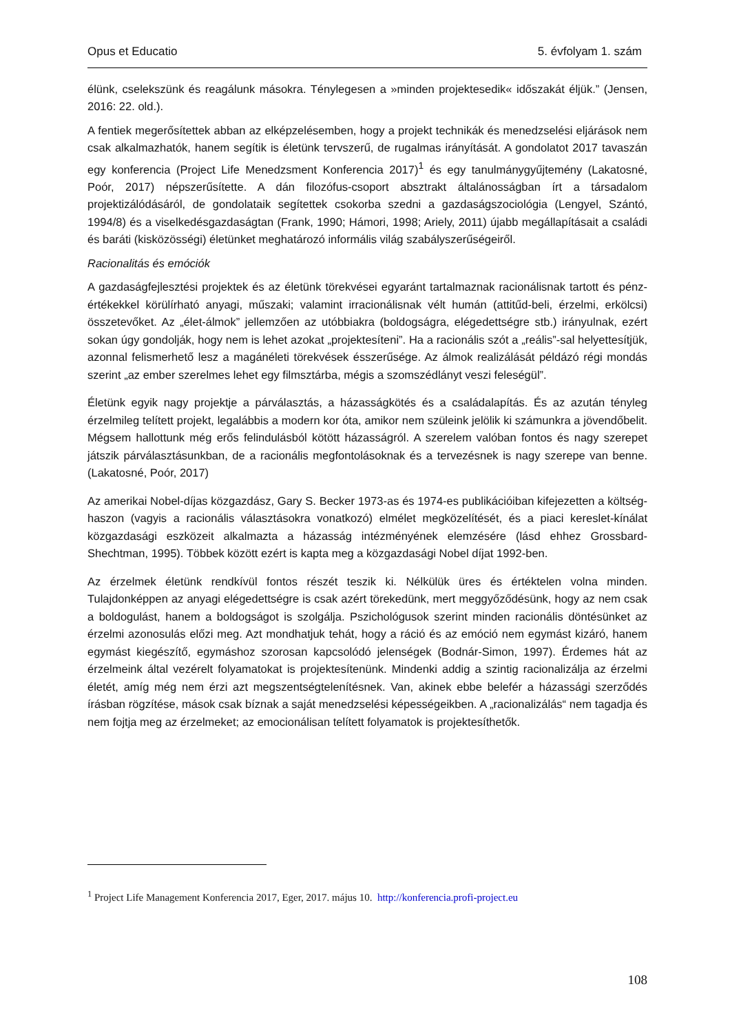Opus et Educatio 5. évfolyam 1. szám
élünk, cselekszünk és reagálunk másokra. Ténylegesen a »minden projektesedik« időszakát éljük.” (Jensen, 2016: 22. old.).
A fentiek megerősítettek abban az elképzelésemben, hogy a projekt technikák és menedzselési eljárások nem csak alkalmazhatók, hanem segítik is életünk tervszerű, de rugalmas irányítását. A gondolatot 2017 tavaszán egy konferencia (Project Life Menedzsment Konferencia 2017)<sup>1</sup> és egy tanulmánygyűjtemény (Lakatosné, Poór, 2017) népszerűsítette. A dán filozófus-csoport absztrakt általánosságban írt a társadalom projektizálódásáról, de gondolataik segítettek csokorba szedni a gazdaságszociológia (Lengyel, Szántó, 1994/8) és a viselkedésgazdaságtan (Frank, 1990; Hámori, 1998; Ariely, 2011) újabb megállapításait a családi és baráti (kisközösségi) életünket meghatározó informális világ szabályszerűségeiről.
Racionalitás és emóciók
A gazdaságfejlesztési projektek és az életünk törekvései egyaránt tartalmaznak racionálisnak tartott és pénz-értékekkel körülírható anyagi, műszaki; valamint irracionálisnak vélt humán (attitűd-beli, érzelmi, erkölcsi) összetevőket. Az „élet-álmok” jellemzően az utóbbiakra (boldogságra, elégedettségre stb.) irányulnak, ezért sokan úgy gondolják, hogy nem is lehet azokat „projektesíteni”. Ha a racionális szót a „reális”-sal helyettesítjük, azonnal felismerhető lesz a magánéleti törekvések ésszerűsége. Az álmok realizálását példázó régi mondás szerint „az ember szerelmes lehet egy filmsztárba, mégis a szomszédlányt veszi feleségül”.
Életünk egyik nagy projektje a párválasztás, a házasságkötés és a családalapítás. És az azután tényleg érzelmileg telített projekt, legalábbis a modern kor óta, amikor nem szüleink jelölik ki számunkra a jövendőbelit. Mégsem hallottunk még erős felindulásból kötött házasságról. A szerelem valóban fontos és nagy szerepet játszik párválasztásunkban, de a racionális megfontolásoknak és a tervezésnek is nagy szerepe van benne. (Lakatosné, Poór, 2017)
Az amerikai Nobel-díjas közgazdász, Gary S. Becker 1973-as és 1974-es publikációiban kifejezetten a költség-haszon (vagyis a racionális választásokra vonatkozó) elmélet megközelítését, és a piaci kereslet-kínálat közgazdasági eszközeit alkalmazta a házasság intézményének elemzésére (lásd ehhez Grossbard-Shechtman, 1995). Többek között ezért is kapta meg a közgazdasági Nobel díjat 1992-ben.
Az érzelmek életünk rendkívül fontos részét teszik ki. Nélkülük üres és értéktelen volna minden. Tulajdonképpen az anyagi elégedettségre is csak azért törekedünk, mert meggyőződésünk, hogy az nem csak a boldogulást, hanem a boldogságot is szolgálja. Pszichológusok szerint minden racionális döntésünket az érzelmi azonosulás előzi meg. Azt mondhatjuk tehát, hogy a ráció és az emóció nem egymást kizáró, hanem egymást kiegészítő, egymáshoz szorosan kapcsolódó jelenségek (Bodnár-Simon, 1997). Érdemes hát az érzelmeink által vezérelt folyamatokat is projektesítenünk. Mindenki addig a szintig racionalizálja az érzelmi életét, amíg még nem érzi azt megszentségtelenítésnek. Van, akinek ebbe belefér a házassági szerződés írásban rögzítése, mások csak bíznak a saját menedzselési képességeikben. A „racionalizálás“ nem tagadja és nem fojtja meg az érzelmeket; az emocionálisan telített folyamatok is projektesíthetők.
<sup>1</sup> Project Life Management Konferencia 2017, Eger, 2017. május 10. http://konferencia.profi-project.eu
108